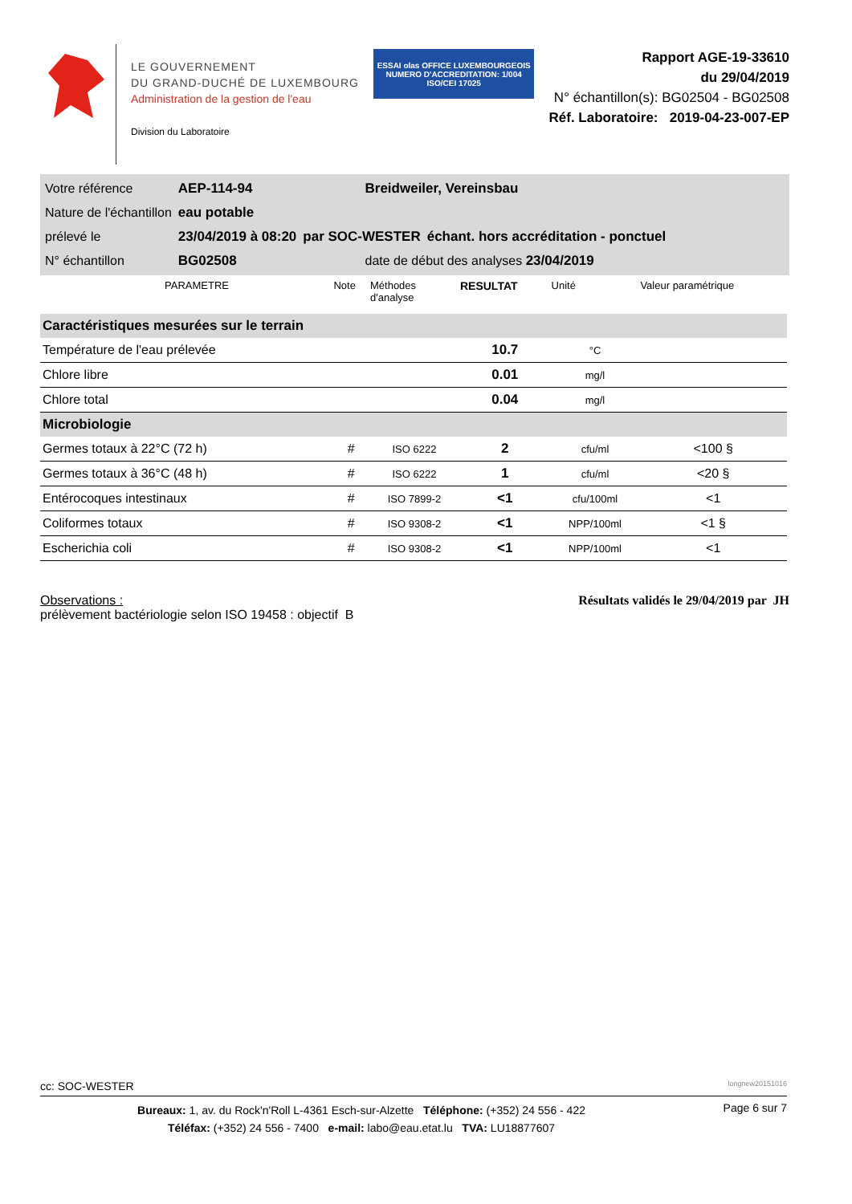LE GOUVERNEMENT
DU GRAND-DUCHÉ DE LUXEMBOURG
Administration de la gestion de l'eau
Division du Laboratoire
ESSAI olas OFFICE LUXEMBOURGEOIS
NUMERO D'ACCREDITATION: 1/004
ISO/CEI 17025
Rapport AGE-19-33610
du 29/04/2019
N° échantillon(s): BG02504 - BG02508
Réf. Laboratoire: 2019-04-23-007-EP
| Votre référence | AEP-114-94 | | Breidweiler, Vereinsbau | |
| Nature de l'échantillon | eau potable | | | |
| prélevé le | 23/04/2019 à 08:20 | par SOC-WESTER | | échant. hors accréditation - ponctuel |
| N° échantillon | BG02508 | | date de début des analyses 23/04/2019 | |
| PARAMETRE | Note | Méthodes d'analyse | RESULTAT | Unité | Valeur paramétrique |
| --- | --- | --- | --- | --- | --- |
| Caractéristiques mesurées sur le terrain | | | | | |
| Température de l'eau prélevée | | | 10.7 | °C | |
| Chlore libre | | | 0.01 | mg/l | |
| Chlore total | | | 0.04 | mg/l | |
| Microbiologie | | | | | |
| Germes totaux à 22°C (72 h) | # | ISO 6222 | 2 | cfu/ml | <100 § |
| Germes totaux à 36°C (48 h) | # | ISO 6222 | 1 | cfu/ml | <20 § |
| Entérocoques intestinaux | # | ISO 7899-2 | <1 | cfu/100ml | <1 |
| Coliformes totaux | # | ISO 9308-2 | <1 | NPP/100ml | <1 § |
| Escherichia coli | # | ISO 9308-2 | <1 | NPP/100ml | <1 |
Observations :
prélèvement bactériologie selon ISO 19458 : objectif B
Résultats validés le 29/04/2019 par JH
cc: SOC-WESTER longnew20151016
Bureaux: 1, av. du Rock'n'Roll L-4361 Esch-sur-Alzette Téléphone: (+352) 24 556 - 422
Téléfax: (+352) 24 556 - 7400 e-mail: labo@eau.etat.lu TVA: LU18877607
Page 6 sur 7